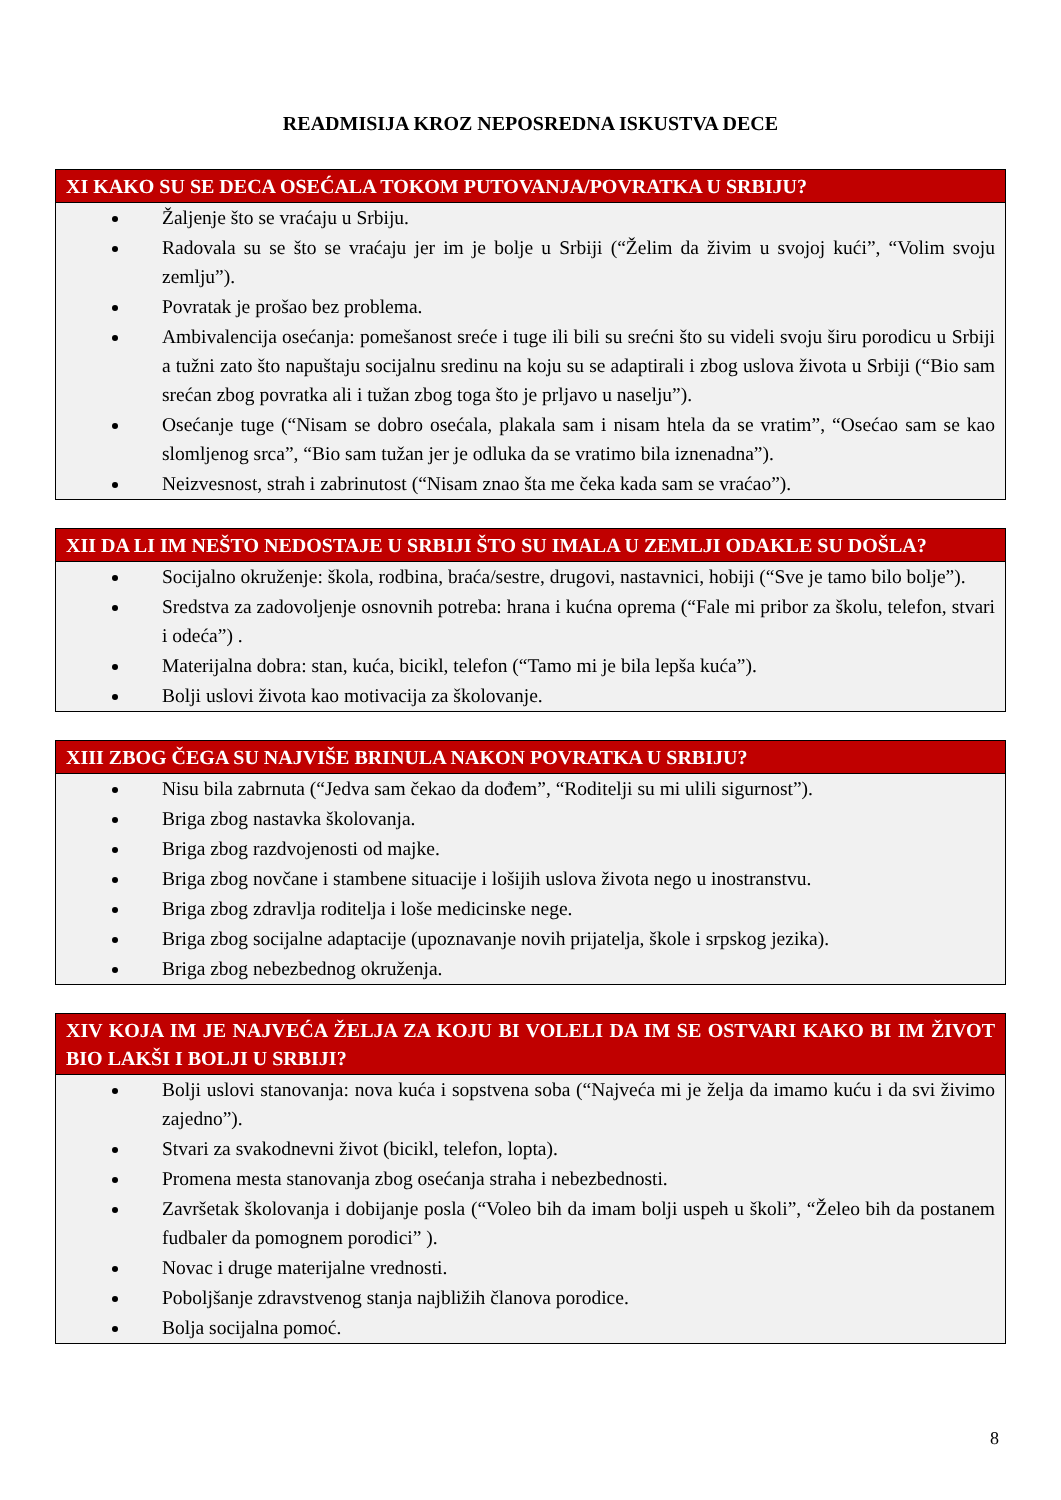READMISIJA KROZ NEPOSREDNA ISKUSTVA DECE
XI KAKO SU SE DECA OSEĆALA TOKOM PUTOVANJA/POVRATKA U SRBIJU?
Žaljenje što se vraćaju u Srbiju.
Radovala su se što se vraćaju jer im je bolje u Srbiji (“Želim da živim u svojoj kući”, “Volim svoju zemlju”).
Povratak je prošao bez problema.
Ambivalencija osećanja: pomešanost sreće i tuge ili bili su srećni što su videli svoju širu porodicu u Srbiji a tužni zato što napuštaju socijalnu sredinu na koju su se adaptirali i zbog uslova života u Srbiji (“Bio sam srećan zbog povratka ali i tužan zbog toga što je prljavo u naselju”).
Osećanje tuge (“Nisam se dobro osećala, plakala sam i nisam htela da se vratim”, “Osećao sam se kao slomljenog srca”, “Bio sam tužan jer je odluka da se vratimo bila iznenadna”).
Neizvesnost, strah i zabrinutost (“Nisam znao šta me čeka kada sam se vraćao”).
XII DA LI IM NEŠTO NEDOSTAJE U SRBIJI ŠTO SU IMALA U ZEMLJI ODAKLE SU DOŠLA?
Socijalno okruženje: škola, rodbina, braća/sestre, drugovi, nastavnici, hobiji (“Sve je tamo bilo bolje”).
Sredstva za zadovoljenje osnovnih potreba: hrana i kućna oprema (“Fale mi pribor za školu, telefon, stvari i odeća”) .
Materijalna dobra: stan, kuća, bicikl, telefon (“Tamo mi je bila lepša kuća”).
Bolji uslovi života kao motivacija za školovanje.
XIII ZBOG ČEGA SU NAJVIŠE BRINULA NAKON POVRATKA U SRBIJU?
Nisu bila zabrnuta (“Jedva sam čekao da dođem”, “Roditelji su mi ulili sigurnost”).
Briga zbog nastavka školovanja.
Briga zbog razdvojenosti od majke.
Briga zbog novčane i stambene situacije i lošijih uslova života nego u inostranstvu.
Briga zbog zdravlja roditelja i loše medicinske nege.
Briga zbog socijalne adaptacije (upoznavanje novih prijatelja, škole i srpskog jezika).
Briga zbog nebezbednog okruženja.
XIV KOJA IM JE NAJVEĆA ŽELJA ZA KOJU BI VOLELI DA IM SE OSTVARI KAKO BI IM ŽIVOT BIO LAKŠI I BOLJI U SRBIJI?
Bolji uslovi stanovanja: nova kuća i sopstvena soba (“Najveća mi je želja da imamo kuću i da svi živimo zajedno”).
Stvari za svakodnevni život (bicikl, telefon, lopta).
Promena mesta stanovanja zbog osećanja straha i nebezbednosti.
Završetak školovanja i dobijanje posla (“Voleo bih da imam bolji uspeh u školi”, “Želeo bih da postanem fudbaler da pomognem porodici” ).
Novac i druge materijalne vrednosti.
Poboljšanje zdravstvenog stanja najbližih članova porodice.
Bolja socijalna pomoć.
8